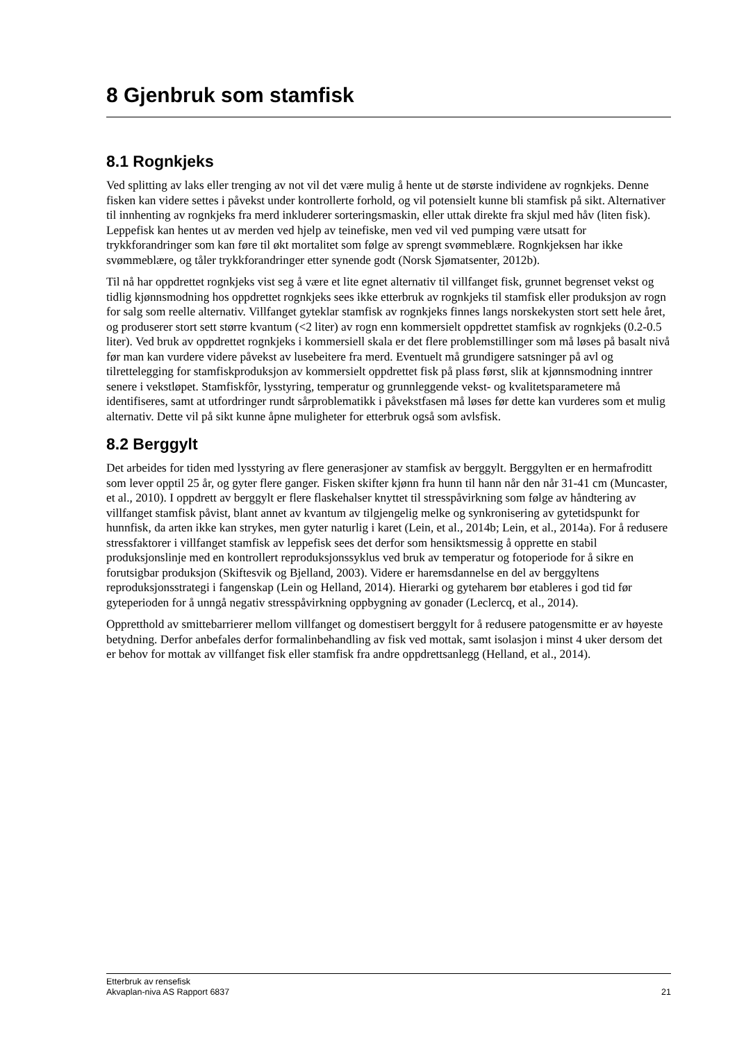8 Gjenbruk som stamfisk
8.1 Rognkjeks
Ved splitting av laks eller trenging av not vil det være mulig å hente ut de største individene av rognkjeks. Denne fisken kan videre settes i påvekst under kontrollerte forhold, og vil potensielt kunne bli stamfisk på sikt. Alternativer til innhenting av rognkjeks fra merd inkluderer sorteringsmaskin, eller uttak direkte fra skjul med håv (liten fisk). Leppefisk kan hentes ut av merden ved hjelp av teinefiske, men ved vil ved pumping være utsatt for trykkforandringer som kan føre til økt mortalitet som følge av sprengt svømmeblære. Rognkjeksen har ikke svømmeblære, og tåler trykkforandringer etter synende godt (Norsk Sjømatsenter, 2012b).
Til nå har oppdrettet rognkjeks vist seg å være et lite egnet alternativ til villfanget fisk, grunnet begrenset vekst og tidlig kjønnsmodning hos oppdrettet rognkjeks sees ikke etterbruk av rognkjeks til stamfisk eller produksjon av rogn for salg som reelle alternativ. Villfanget gyteklar stamfisk av rognkjeks finnes langs norskekysten stort sett hele året, og produserer stort sett større kvantum (<2 liter) av rogn enn kommersielt oppdrettet stamfisk av rognkjeks (0.2-0.5 liter). Ved bruk av oppdrettet rognkjeks i kommersiell skala er det flere problemstillinger som må løses på basalt nivå før man kan vurdere videre påvekst av lusebeitere fra merd. Eventuelt må grundigere satsninger på avl og tilrettelegging for stamfiskproduksjon av kommersielt oppdrettet fisk på plass først, slik at kjønnsmodning inntrer senere i vekstløpet. Stamfiskfôr, lysstyring, temperatur og grunnleggende vekst- og kvalitetsparametere må identifiseres, samt at utfordringer rundt sårproblematikk i påvekstfasen må løses før dette kan vurderes som et mulig alternativ. Dette vil på sikt kunne åpne muligheter for etterbruk også som avlsfisk.
8.2 Berggylt
Det arbeides for tiden med lysstyring av flere generasjoner av stamfisk av berggylt. Berggylten er en hermafroditt som lever opptil 25 år, og gyter flere ganger. Fisken skifter kjønn fra hunn til hann når den når 31-41 cm (Muncaster, et al., 2010). I oppdrett av berggylt er flere flaskehalser knyttet til stresspåvirkning som følge av håndtering av villfanget stamfisk påvist, blant annet av kvantum av tilgjengelig melke og synkronisering av gytetidspunkt for hunnfisk, da arten ikke kan strykes, men gyter naturlig i karet (Lein, et al., 2014b; Lein, et al., 2014a). For å redusere stressfaktorer i villfanget stamfisk av leppefisk sees det derfor som hensiktsmessig å opprette en stabil produksjonslinje med en kontrollert reproduksjonssyklus ved bruk av temperatur og fotoperiode for å sikre en forutsigbar produksjon (Skiftesvik og Bjelland, 2003). Videre er haremsdannelse en del av berggyltens reproduksjonsstrategi i fangenskap (Lein og Helland, 2014). Hierarki og gyteharem bør etableres i god tid før gyteperioden for å unngå negativ stresspåvirkning oppbygning av gonader (Leclercq, et al., 2014).
Oppretthold av smittebarrierer mellom villfanget og domestisert berggylt for å redusere patogensmitte er av høyeste betydning. Derfor anbefales derfor formalinbehandling av fisk ved mottak, samt isolasjon i minst 4 uker dersom det er behov for mottak av villfanget fisk eller stamfisk fra andre oppdrettsanlegg (Helland, et al., 2014).
Etterbruk av rensefisk
Akvaplan-niva AS Rapport 6837 21